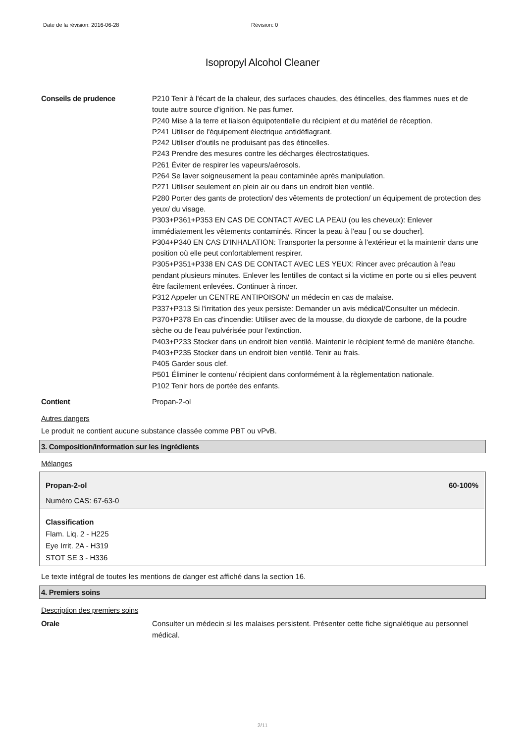Date de la révision: 2016-06-28 Révision: 0
Isopropyl Alcohol Cleaner
Conseils de prudence P210 Tenir à l'écart de la chaleur, des surfaces chaudes, des étincelles, des flammes nues et de toute autre source d'ignition. Ne pas fumer.
P240 Mise à la terre et liaison équipotentielle du récipient et du matériel de réception.
P241 Utiliser de l'équipement électrique antidéflagrant.
P242 Utiliser d'outils ne produisant pas des étincelles.
P243 Prendre des mesures contre les décharges électrostatiques.
P261 Éviter de respirer les vapeurs/aérosols.
P264 Se laver soigneusement la peau contaminée après manipulation.
P271 Utiliser seulement en plein air ou dans un endroit bien ventilé.
P280 Porter des gants de protection/ des vêtements de protection/ un équipement de protection des yeux/ du visage.
P303+P361+P353 EN CAS DE CONTACT AVEC LA PEAU (ou les cheveux): Enlever immédiatement les vêtements contaminés. Rincer la peau à l'eau [ ou se doucher].
P304+P340 EN CAS D'INHALATION: Transporter la personne à l'extérieur et la maintenir dans une position où elle peut confortablement respirer.
P305+P351+P338 EN CAS DE CONTACT AVEC LES YEUX: Rincer avec précaution à l'eau pendant plusieurs minutes. Enlever les lentilles de contact si la victime en porte ou si elles peuvent être facilement enlevées. Continuer à rincer.
P312 Appeler un CENTRE ANTIPOISON/ un médecin en cas de malaise.
P337+P313 Si l'irritation des yeux persiste: Demander un avis médical/Consulter un médecin.
P370+P378 En cas d'incendie: Utiliser avec de la mousse, du dioxyde de carbone, de la poudre sèche ou de l'eau pulvérisée pour l'extinction.
P403+P233 Stocker dans un endroit bien ventilé. Maintenir le récipient fermé de manière étanche.
P403+P235 Stocker dans un endroit bien ventilé. Tenir au frais.
P405 Garder sous clef.
P501 Éliminer le contenu/ récipient dans conformément à la règlementation nationale.
P102 Tenir hors de portée des enfants.
Contient Propan-2-ol
Autres dangers
Le produit ne contient aucune substance classée comme PBT ou vPvB.
3. Composition/information sur les ingrédients
Mélanges
Propan-2-ol 60-100%
Numéro CAS: 67-63-0
Classification
Flam. Liq. 2 - H225
Eye Irrit. 2A - H319
STOT SE 3 - H336
Le texte intégral de toutes les mentions de danger est affiché dans la section 16.
4. Premiers soins
Description des premiers soins
Orale Consulter un médecin si les malaises persistent. Présenter cette fiche signalétique au personnel médical.
2/11